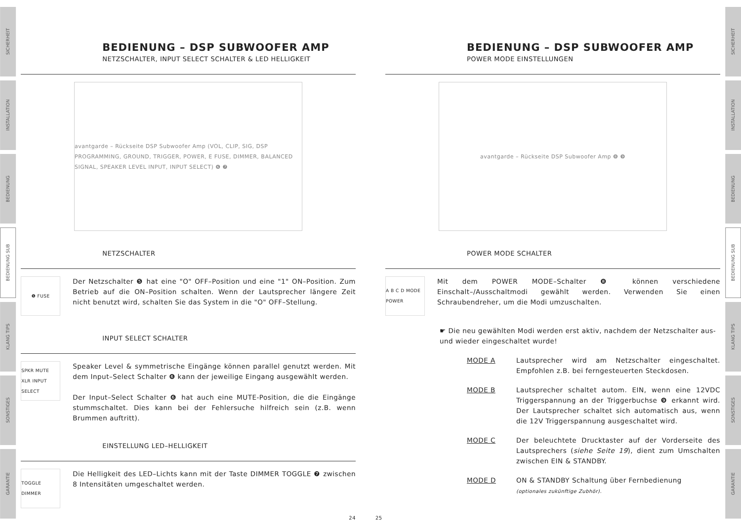SICHERHEIT
INSTALLATION
BEDIENUNG
BEDIENUNG SUB
KLANG TIPS
SONSTIGES
GARANTIE
BEDIENUNG – DSP SUBWOOFER AMP
NETZSCHALTER, INPUT SELECT SCHALTER & LED HELLIGKEIT
avantgarde – Rückseite DSP Subwoofer Amp (VOL, CLIP, SIG, DSP PROGRAMMING, GROUND, TRIGGER, POWER, E FUSE, DIMMER, BALANCED SIGNAL, SPEAKER LEVEL INPUT, INPUT SELECT) ❻ ❼
NETZSCHALTER
❺ FUSE
Der Netzschalter ❺ hat eine "O" OFF–Position und eine "1" ON–Position. Zum Betrieb auf die ON–Position schalten. Wenn der Lautsprecher längere Zeit nicht benutzt wird, schalten Sie das System in die "O" OFF–Stellung.
INPUT SELECT SCHALTER
SPKR MUTE XLR INPUT SELECT
Speaker Level & symmetrische Eingänge können parallel genutzt werden. Mit dem Input–Select Schalter ❻ kann der jeweilige Eingang ausgewählt werden.
Der Input–Select Schalter ❻ hat auch eine MUTE-Position, die die Eingänge stummschaltet. Dies kann bei der Fehlersuche hilfreich sein (z.B. wenn Brummen auftritt).
EINSTELLUNG LED–HELLIGKEIT
TOGGLE DIMMER
Die Helligkeit des LED–Lichts kann mit der Taste DIMMER TOGGLE ❼ zwischen 8 Intensitäten umgeschaltet werden.
24
BEDIENUNG – DSP SUBWOOFER AMP
POWER MODE EINSTELLUNGEN
avantgarde – Rückseite DSP Subwoofer Amp ❽ ❾
POWER MODE SCHALTER
A B C D MODE POWER
Mit dem POWER MODE–Schalter ❽ können verschiedene Einschalt–/Ausschaltmodi gewählt werden. Verwenden Sie einen Schraubendreher, um die Modi umzuschalten.
☛ Die neu gewählten Modi werden erst aktiv, nachdem der Netzschalter aus- und wieder eingeschaltet wurde!
MODE A Lautsprecher wird am Netzschalter eingeschaltet. Empfohlen z.B. bei ferngesteuerten Steckdosen.
MODE B Lautsprecher schaltet autom. EIN, wenn eine 12VDC Triggerspannung an der Triggerbuchse ❾ erkannt wird. Der Lautsprecher schaltet sich automatisch aus, wenn die 12V Triggerspannung ausgeschaltet wird.
MODE C Der beleuchtete Drucktaster auf der Vorderseite des Lautsprechers (siehe Seite 19), dient zum Umschalten zwischen EIN & STANDBY.
MODE D ON & STANDBY Schaltung über Fernbedienung
(optionales zukünftige Zubhör).
25
SICHERHEIT
INSTALLATION
BEDIENUNG
BEDIENUNG SUB
KLANG TIPS
SONSTIGES
GARANTIE